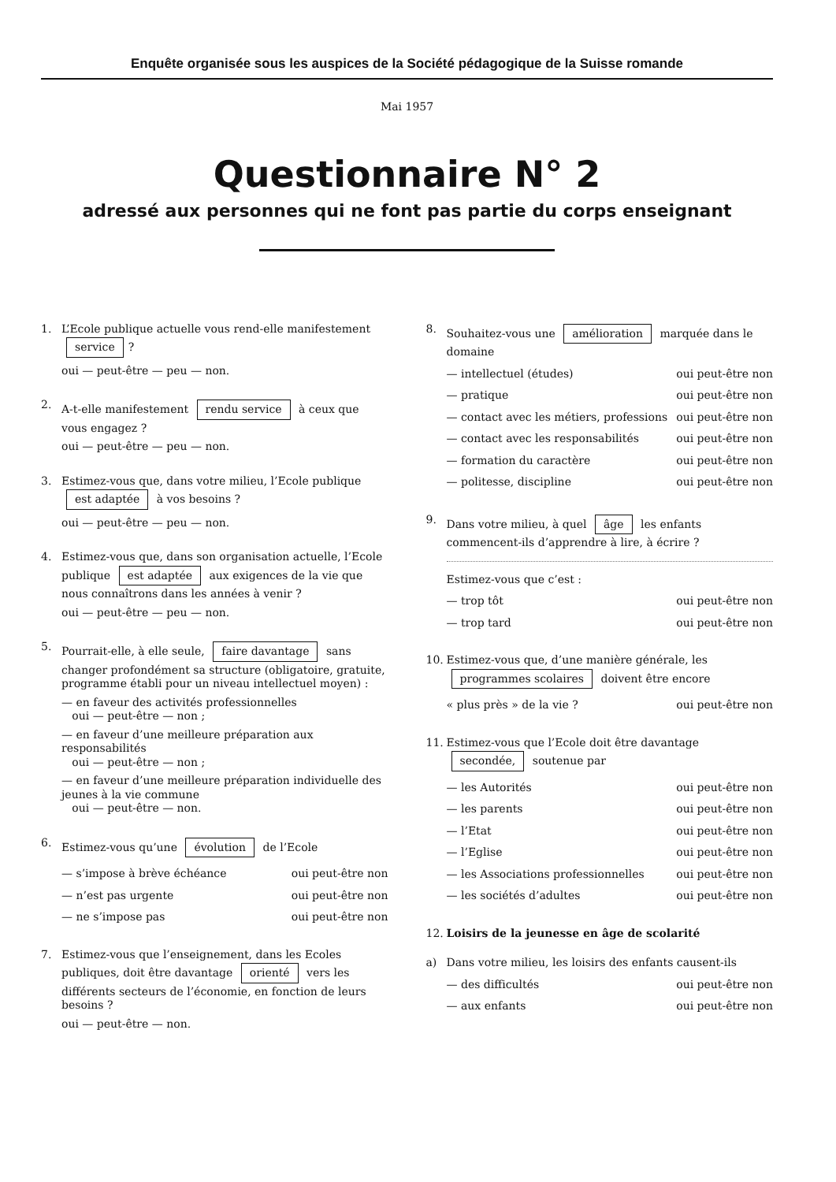Enquête organisée sous les auspices de la Société pédagogique de la Suisse romande
Mai 1957
Questionnaire N° 2
adressé aux personnes qui ne font pas partie du corps enseignant
1. L’Ecole publique actuelle vous rend-elle manifestement service?
oui — peut-être — peu — non.
2. A-t-elle manifestement rendu service à ceux que vous engagez ?
oui — peut-être — peu — non.
3. Estimez-vous que, dans votre milieu, l’Ecole publique est adaptée à vos besoins ?
oui — peut-être — peu — non.
4. Estimez-vous que, dans son organisation actuelle, l’Ecole publique est adaptée aux exigences de la vie que nous connaîtrons dans les années à venir ?
oui — peut-être — peu — non.
5. Pourrait-elle, à elle seule, faire davantage sans changer profondément sa structure (obligatoire, gratuite, programme établi pour un niveau intellectuel moyen) :
— en faveur des activités professionnelles
oui — peut-être — non ;
— en faveur d’une meilleure préparation aux responsabilités
oui — peut-être — non ;
— en faveur d’une meilleure préparation individuelle des jeunes à la vie commune
oui — peut-être — non.
6. Estimez-vous qu’une évolution de l’Ecole
— s’impose à brève échéance oui peut-être non
— n’est pas urgente oui peut-être non
— ne s’impose pas oui peut-être non
7. Estimez-vous que l’enseignement, dans les Ecoles publiques, doit être davantage orienté vers les différents secteurs de l’économie, en fonction de leurs besoins ?
oui — peut-être — non.
8. Souhaitez-vous une amélioration marquée dans le domaine
— intellectuel (études) oui peut-être non
— pratique oui peut-être non
— contact avec les métiers, professions oui peut-être non
— contact avec les responsabilités oui peut-être non
— formation du caractère oui peut-être non
— politesse, discipline oui peut-être non
9. Dans votre milieu, à quel âge les enfants commencent-ils d’apprendre à lire, à écrire ?
Estimez-vous que c’est :
— trop tôt oui peut-être non
— trop tard oui peut-être non
10. Estimez-vous que, d’une manière générale, les programmes scolaires doivent être encore
« plus près » de la vie ? oui peut-être non
11. Estimez-vous que l’Ecole doit être davantage secondée, soutenue par
— les Autorités oui peut-être non
— les parents oui peut-être non
— l’Etat oui peut-être non
— l’Eglise oui peut-être non
— les Associations professionnelles oui peut-être non
— les sociétés d’adultes oui peut-être non
12. Loisirs de la jeunesse en âge de scolarité
a) Dans votre milieu, les loisirs des enfants causent-ils
— des difficultés oui peut-être non
— aux enfants oui peut-être non